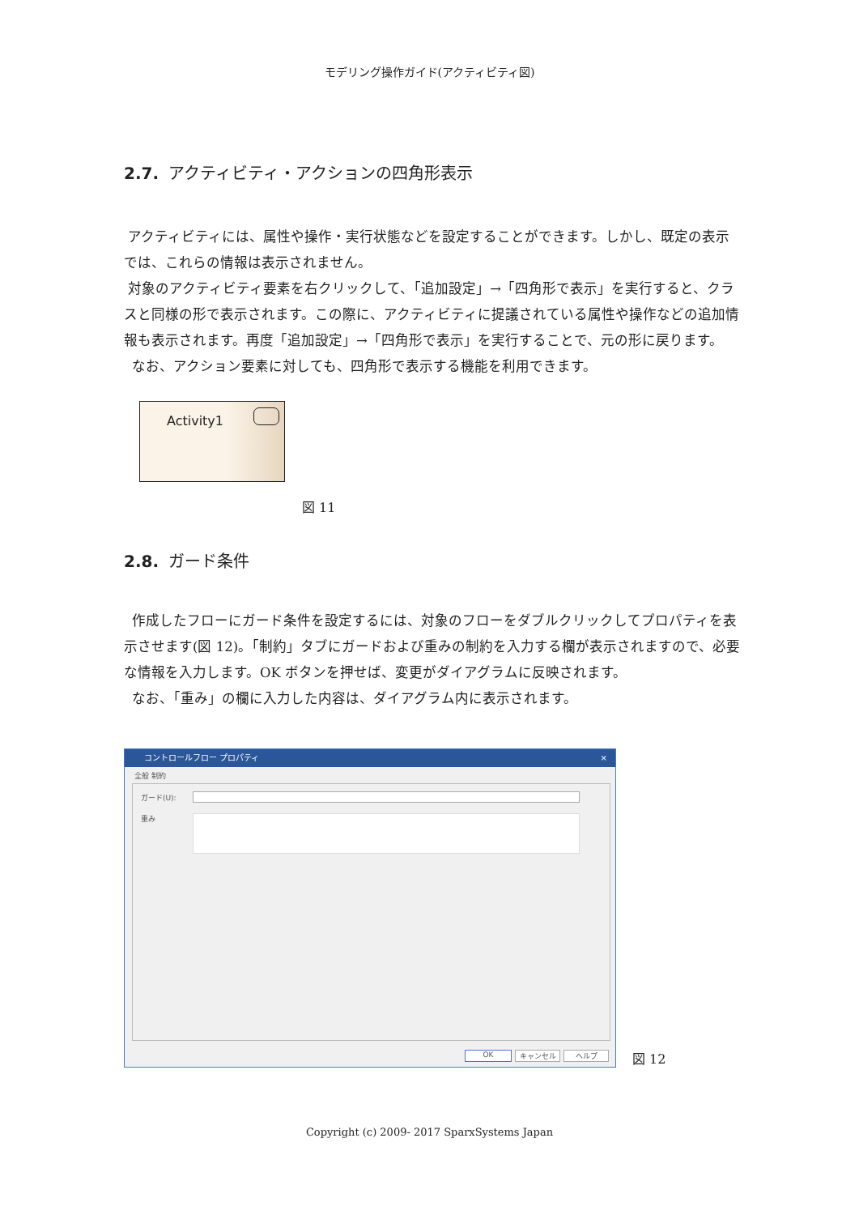モデリング操作ガイド(アクティビティ図)
2.7. アクティビティ・アクションの四角形表示
アクティビティには、属性や操作・実行状態などを設定することができます。しかし、既定の表示では、これらの情報は表示されません。
対象のアクティビティ要素を右クリックして、「追加設定」→「四角形で表示」を実行すると、クラスと同様の形で表示されます。この際に、アクティビティに提議されている属性や操作などの追加情報も表示されます。再度「追加設定」→「四角形で表示」を実行することで、元の形に戻ります。
なお、アクション要素に対しても、四角形で表示する機能を利用できます。
Activity1
図 11
2.8. ガード条件
作成したフローにガード条件を設定するには、対象のフローをダブルクリックしてプロパティを表示させます(図 12)。「制約」タブにガードおよび重みの制約を入力する欄が表示されますので、必要な情報を入力します。OK ボタンを押せば、変更がダイアグラムに反映されます。
なお、「重み」の欄に入力した内容は、ダイアグラム内に表示されます。
コントロールフロー プロパティ ×
全般 制約
ガード(U):
重み
OK キャンセル ヘルプ
図 12
Copyright (c) 2009- 2017 SparxSystems Japan